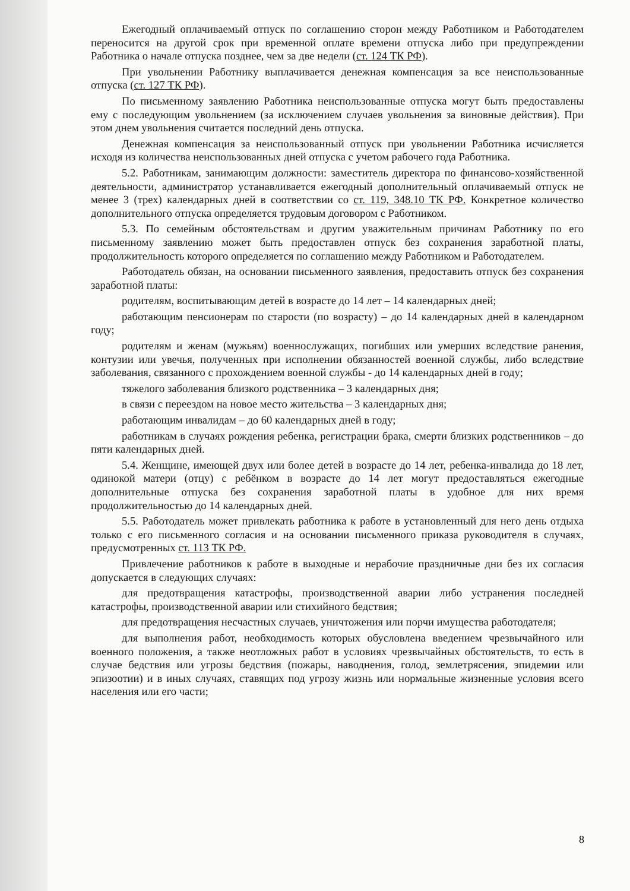Ежегодный оплачиваемый отпуск по соглашению сторон между Работником и Работодателем переносится на другой срок при временной оплате времени отпуска либо при предупреждении Работника о начале отпуска позднее, чем за две недели (ст. 124 ТК РФ).
При увольнении Работнику выплачивается денежная компенсация за все неиспользованные отпуска (ст. 127 ТК РФ).
По письменному заявлению Работника неиспользованные отпуска могут быть предоставлены ему с последующим увольнением (за исключением случаев увольнения за виновные действия). При этом днем увольнения считается последний день отпуска.
Денежная компенсация за неиспользованный отпуск при увольнении Работника исчисляется исходя из количества неиспользованных дней отпуска с учетом рабочего года Работника.
5.2. Работникам, занимающим должности: заместитель директора по финансово-хозяйственной деятельности, администратор устанавливается ежегодный дополнительный оплачиваемый отпуск не менее 3 (трех) календарных дней в соответствии со ст. 119, 348.10 ТК РФ. Конкретное количество дополнительного отпуска определяется трудовым договором с Работником.
5.3. По семейным обстоятельствам и другим уважительным причинам Работнику по его письменному заявлению может быть предоставлен отпуск без сохранения заработной платы, продолжительность которого определяется по соглашению между Работником и Работодателем.
Работодатель обязан, на основании письменного заявления, предоставить отпуск без сохранения заработной платы:
родителям, воспитывающим детей в возрасте до 14 лет – 14 календарных дней;
работающим пенсионерам по старости (по возрасту) – до 14 календарных дней в календарном году;
родителям и женам (мужьям) военнослужащих, погибших или умерших вследствие ранения, контузии или увечья, полученных при исполнении обязанностей военной службы, либо вследствие заболевания, связанного с прохождением военной службы - до 14 календарных дней в году;
тяжелого заболевания близкого родственника – 3 календарных дня;
в связи с переездом на новое место жительства – 3 календарных дня;
работающим инвалидам – до 60 календарных дней в году;
работникам в случаях рождения ребенка, регистрации брака, смерти близких родственников – до пяти календарных дней.
5.4. Женщине, имеющей двух или более детей в возрасте до 14 лет, ребенка-инвалида до 18 лет, одинокой матери (отцу) с ребёнком в возрасте до 14 лет могут предоставляться ежегодные дополнительные отпуска без сохранения заработной платы в удобное для них время продолжительностью до 14 календарных дней.
5.5. Работодатель может привлекать работника к работе в установленный для него день отдыха только с его письменного согласия и на основании письменного приказа руководителя в случаях, предусмотренных ст. 113 ТК РФ.
Привлечение работников к работе в выходные и нерабочие праздничные дни без их согласия допускается в следующих случаях:
для предотвращения катастрофы, производственной аварии либо устранения последней катастрофы, производственной аварии или стихийного бедствия;
для предотвращения несчастных случаев, уничтожения или порчи имущества работодателя;
для выполнения работ, необходимость которых обусловлена введением чрезвычайного или военного положения, а также неотложных работ в условиях чрезвычайных обстоятельств, то есть в случае бедствия или угрозы бедствия (пожары, наводнения, голод, землетрясения, эпидемии или эпизоотии) и в иных случаях, ставящих под угрозу жизнь или нормальные жизненные условия всего населения или его части;
8